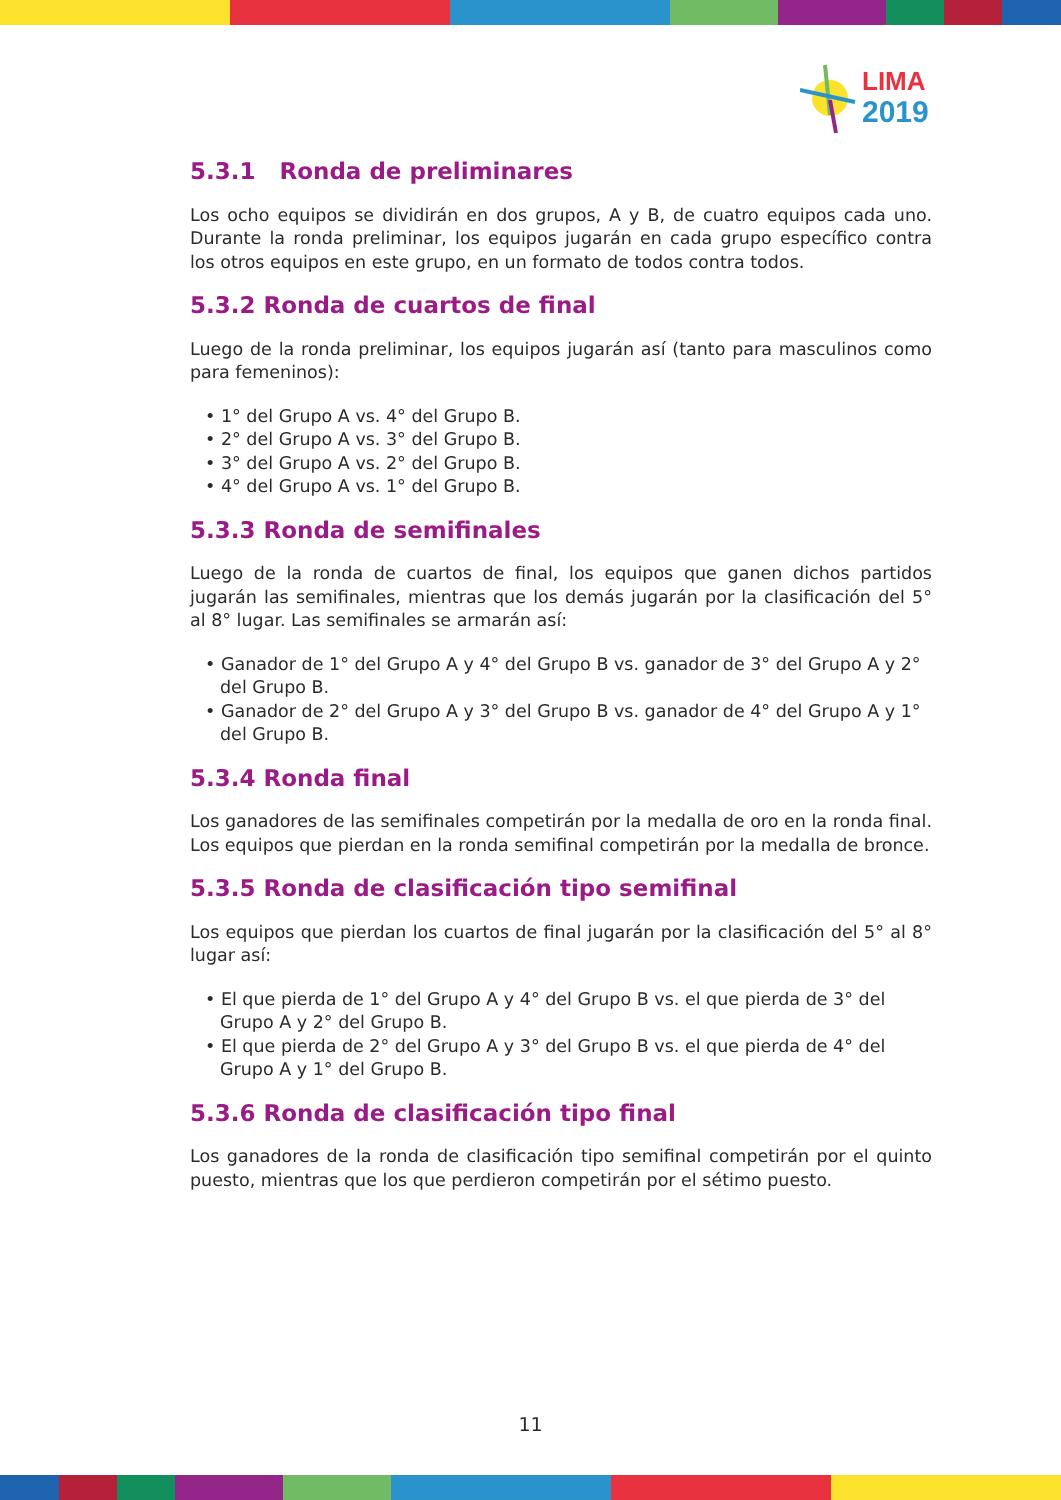LIMA
2019
5.3.1 Ronda de preliminares
Los ocho equipos se dividirán en dos grupos, A y B, de cuatro equipos cada uno. Durante la ronda preliminar, los equipos jugarán en cada grupo específico contra los otros equipos en este grupo, en un formato de todos contra todos.
5.3.2 Ronda de cuartos de final
Luego de la ronda preliminar, los equipos jugarán así (tanto para masculinos como para femeninos):
• 1° del Grupo A vs. 4° del Grupo B.
• 2° del Grupo A vs. 3° del Grupo B.
• 3° del Grupo A vs. 2° del Grupo B.
• 4° del Grupo A vs. 1° del Grupo B.
5.3.3 Ronda de semifinales
Luego de la ronda de cuartos de final, los equipos que ganen dichos partidos jugarán las semifinales, mientras que los demás jugarán por la clasificación del 5° al 8° lugar. Las semifinales se armarán así:
• Ganador de 1° del Grupo A y 4° del Grupo B vs. ganador de 3° del Grupo A y 2° del Grupo B.
• Ganador de 2° del Grupo A y 3° del Grupo B vs. ganador de 4° del Grupo A y 1° del Grupo B.
5.3.4 Ronda final
Los ganadores de las semifinales competirán por la medalla de oro en la ronda final. Los equipos que pierdan en la ronda semifinal competirán por la medalla de bronce.
5.3.5 Ronda de clasificación tipo semifinal
Los equipos que pierdan los cuartos de final jugarán por la clasificación del 5° al 8° lugar así:
• El que pierda de 1° del Grupo A y 4° del Grupo B vs. el que pierda de 3° del Grupo A y 2° del Grupo B.
• El que pierda de 2° del Grupo A y 3° del Grupo B vs. el que pierda de 4° del Grupo A y 1° del Grupo B.
5.3.6 Ronda de clasificación tipo final
Los ganadores de la ronda de clasificación tipo semifinal competirán por el quinto puesto, mientras que los que perdieron competirán por el sétimo puesto.
11